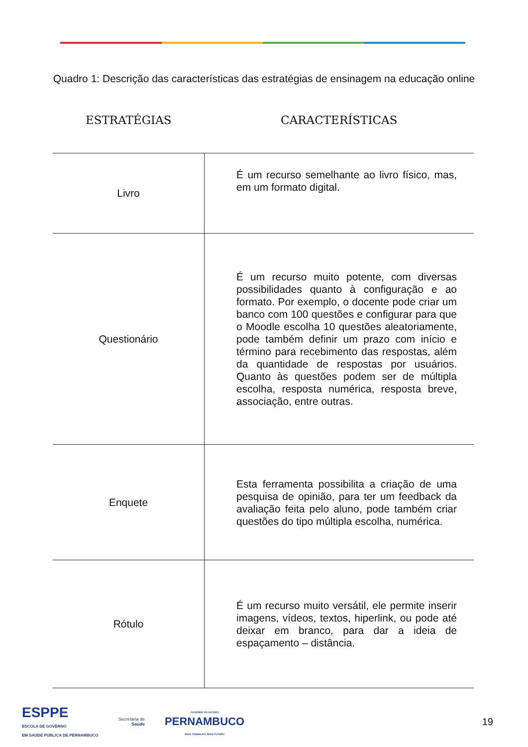Quadro 1: Descrição das características das estratégias de ensinagem na educação online
| ESTRATÉGIAS | CARACTERÍSTICAS |
| --- | --- |
| Livro | É um recurso semelhante ao livro físico, mas, em um formato digital. |
| Questionário | É um recurso muito potente, com diversas possibilidades quanto à configuração e ao formato. Por exemplo, o docente pode criar um banco com 100 questões e configurar para que o Moodle escolha 10 questões aleatoriamente, pode também definir um prazo com início e término para recebimento das respostas, além da quantidade de respostas por usuários. Quanto às questões podem ser de múltipla escolha, resposta numérica, resposta breve, associação, entre outras. |
| Enquete | Esta ferramenta possibilita a criação de uma pesquisa de opinião, para ter um feedback da avaliação feita pelo aluno, pode também criar questões do tipo múltipla escolha, numérica. |
| Rótulo | É um recurso muito versátil, ele permite inserir imagens, vídeos, textos, hiperlink, ou pode até deixar em branco, para dar a ideia de espaçamento – distância. |
ESPPE
ESCOLA DE GOVERNO
EM SAÚDE PÚBLICA DE PERNAMBUCO
Secretaria de
Saúde
GOVERNO DO ESTADO
PERNAMBUCO
MAIS TRABALHO, MAIS FUTURO
19